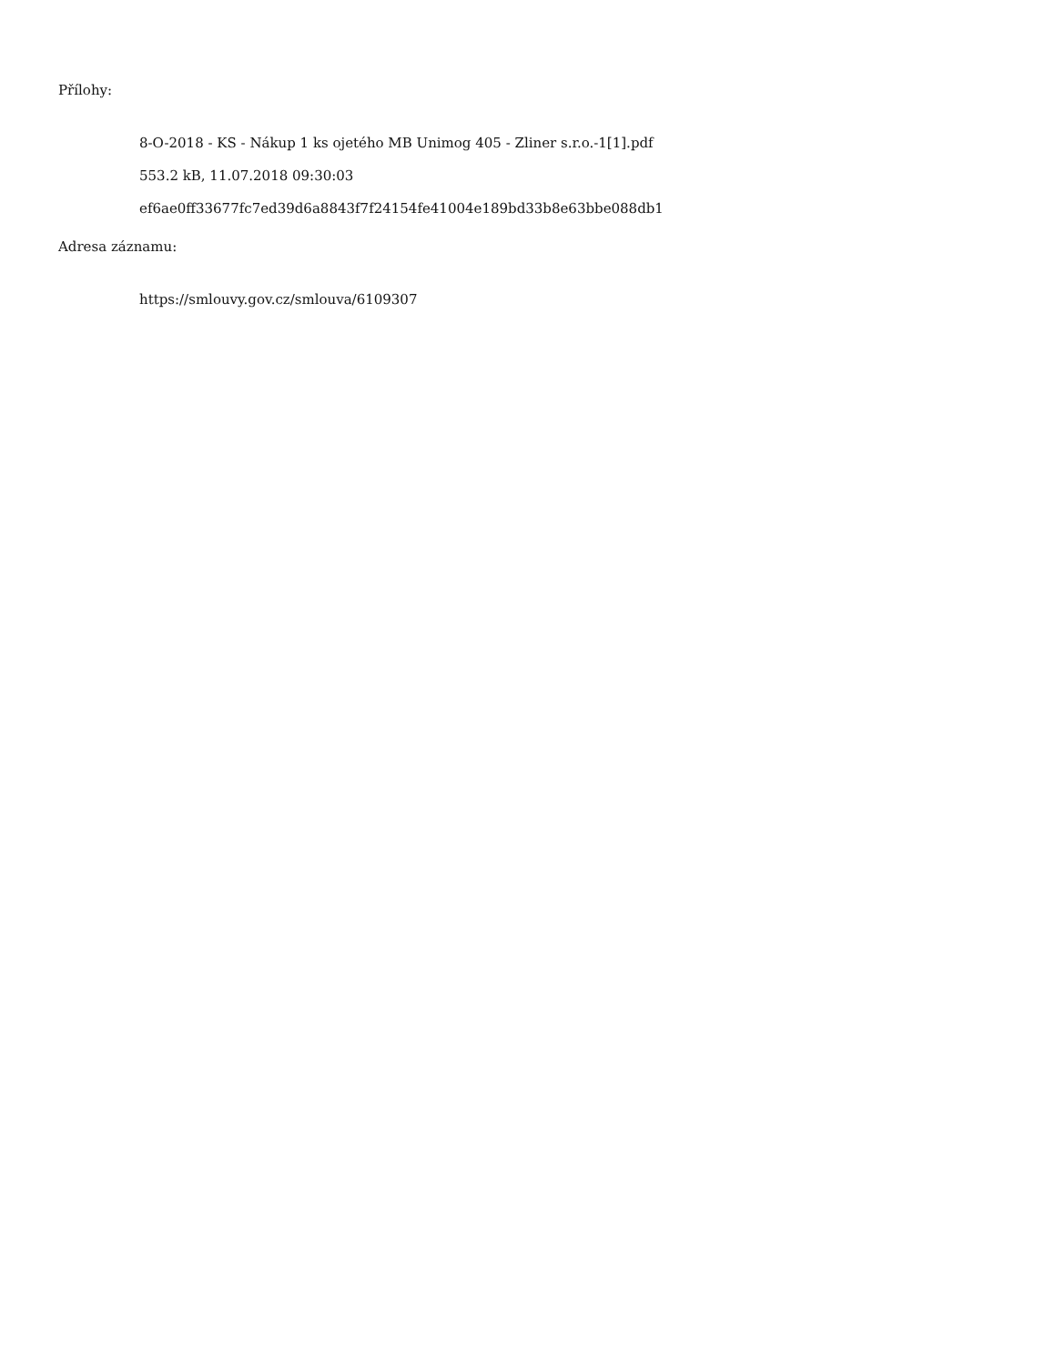Přílohy:
8-O-2018 - KS - Nákup 1 ks ojetého MB Unimog 405 - Zliner s.r.o.-1[1].pdf
553.2 kB, 11.07.2018 09:30:03
ef6ae0ff33677fc7ed39d6a8843f7f24154fe41004e189bd33b8e63bbe088db1
Adresa záznamu:
https://smlouvy.gov.cz/smlouva/6109307